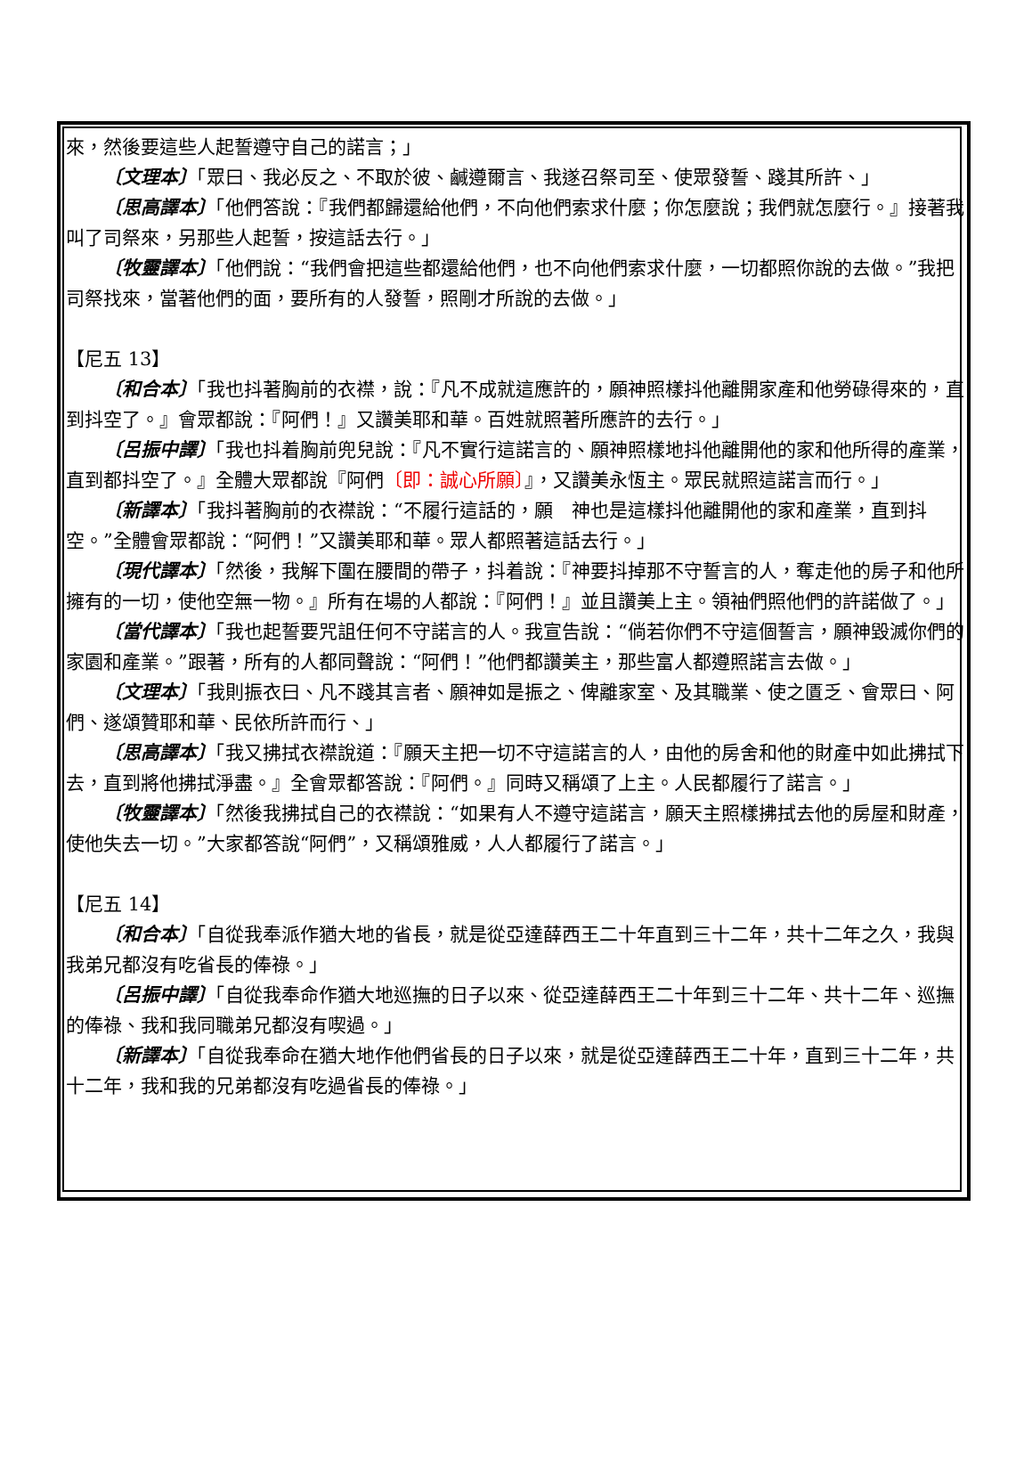來，然後要這些人起誓遵守自己的諾言；」
〔文理本〕「眾曰、我必反之、不取於彼、鹹遵爾言、我遂召祭司至、使眾發誓、踐其所許、」
〔思高譯本〕「他們答說：『我們都歸還給他們，不向他們索求什麼；你怎麼說；我們就怎麼行。』接著我叫了司祭來，另那些人起誓，按這話去行。」
〔牧靈譯本〕「他們說：“我們會把這些都還給他們，也不向他們索求什麼，一切都照你說的去做。”我把司祭找來，當著他們的面，要所有的人發誓，照剛才所說的去做。」
【尼五 13】
〔和合本〕「我也抖著胸前的衣襟，說：『凡不成就這應許的，願神照樣抖他離開家產和他勞碌得來的，直到抖空了。』會眾都說：『阿們！』又讚美耶和華。百姓就照著所應許的去行。」
〔呂振中譯〕「我也抖着胸前兜兒說：『凡不實行這諾言的、願神照樣地抖他離開他的家和他所得的產業，直到都抖空了。』全體大眾都說『阿們〔即：誠心所願〕』，又讚美永恆主。眾民就照這諾言而行。」
〔新譯本〕「我抖著胸前的衣襟說：“不履行這話的，願　神也是這樣抖他離開他的家和產業，直到抖空。”全體會眾都說：“阿們！”又讚美耶和華。眾人都照著這話去行。」
〔現代譯本〕「然後，我解下圍在腰間的帶子，抖着說：『神要抖掉那不守誓言的人，奪走他的房子和他所擁有的一切，使他空無一物。』所有在場的人都說：『阿們！』並且讚美上主。領袖們照他們的許諾做了。」
〔當代譯本〕「我也起誓要咒詛任何不守諾言的人。我宣告說：“倘若你們不守這個誓言，願神毀滅你們的家園和產業。”跟著，所有的人都同聲說：“阿們！”他們都讚美主，那些富人都遵照諾言去做。」
〔文理本〕「我則振衣曰、凡不踐其言者、願神如是振之、俾離家室、及其職業、使之匱乏、會眾曰、阿們、遂頌贊耶和華、民依所許而行、」
〔思高譯本〕「我又拂拭衣襟說道：『願天主把一切不守這諾言的人，由他的房舍和他的財產中如此拂拭下去，直到將他拂拭淨盡。』全會眾都答說：『阿們。』同時又稱頌了上主。人民都履行了諾言。」
〔牧靈譯本〕「然後我拂拭自己的衣襟說：“如果有人不遵守這諾言，願天主照樣拂拭去他的房屋和財產，使他失去一切。”大家都答說“阿們”，又稱頌雅威，人人都履行了諾言。」
【尼五 14】
〔和合本〕「自從我奉派作猶大地的省長，就是從亞達薛西王二十年直到三十二年，共十二年之久，我與我弟兄都沒有吃省長的俸祿。」
〔呂振中譯〕「自從我奉命作猶大地巡撫的日子以來、從亞達薛西王二十年到三十二年、共十二年、巡撫的俸祿、我和我同職弟兄都沒有喫過。」
〔新譯本〕「自從我奉命在猶大地作他們省長的日子以來，就是從亞達薛西王二十年，直到三十二年，共十二年，我和我的兄弟都沒有吃過省長的俸祿。」